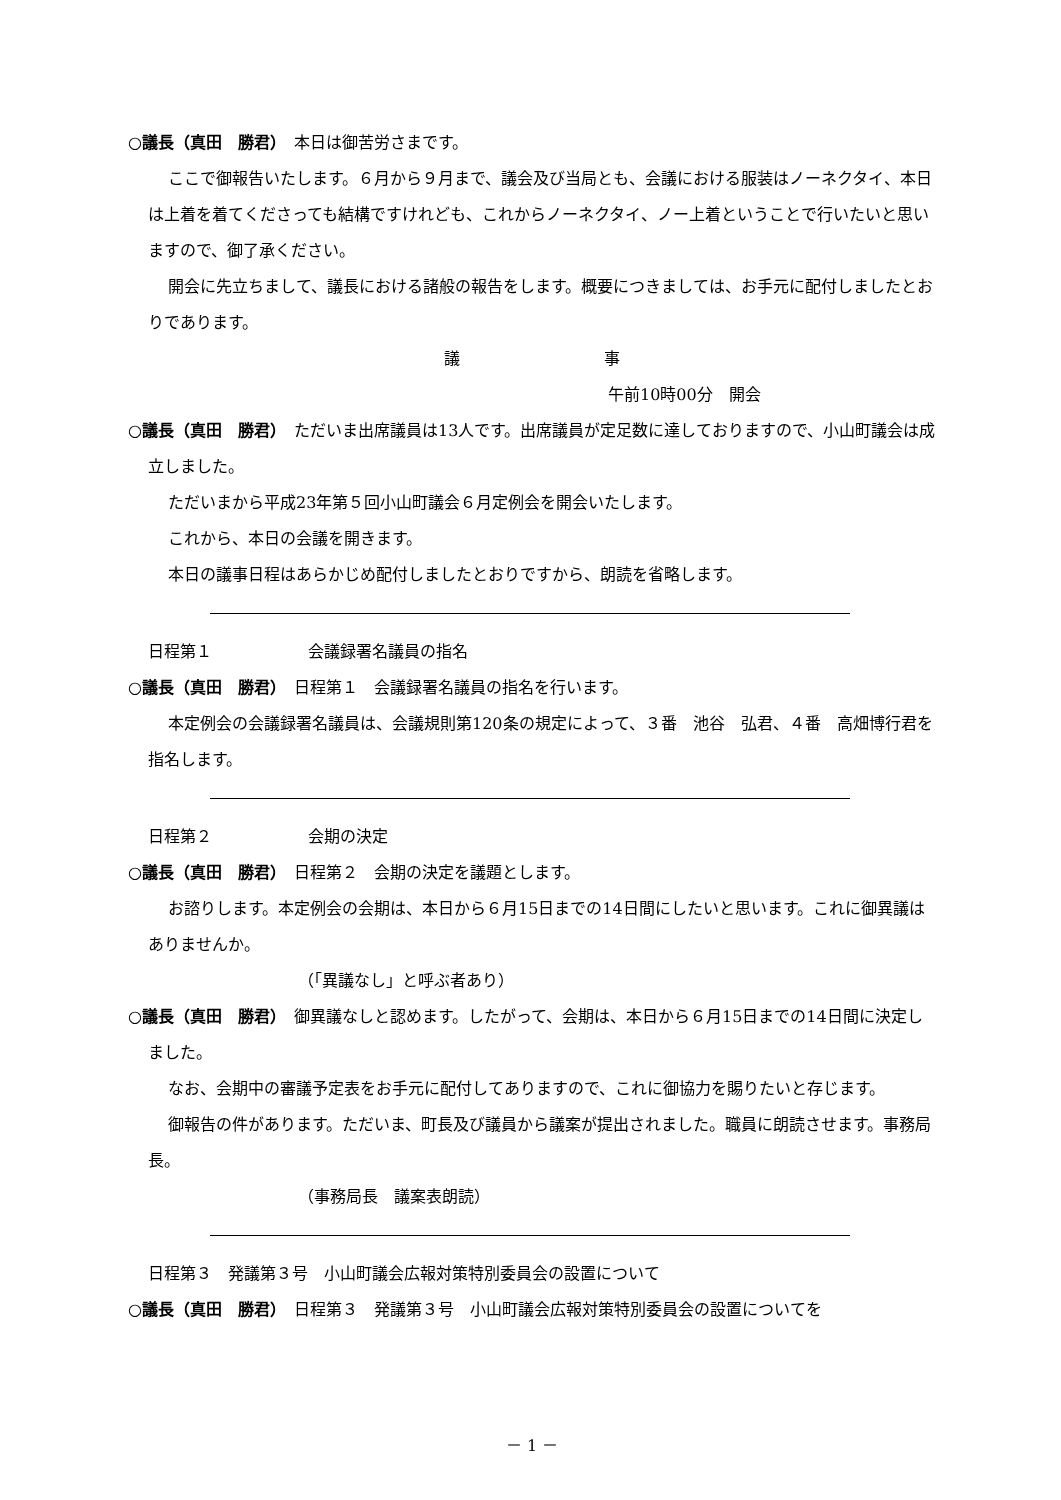○議長（真田　勝君）　本日は御苦労さまです。
ここで御報告いたします。６月から９月まで、議会及び当局とも、会議における服装はノーネクタイ、本日は上着を着てくださっても結構ですけれども、これからノーネクタイ、ノー上着ということで行いたいと思いますので、御了承ください。
開会に先立ちまして、議長における諸般の報告をします。概要につきましては、お手元に配付しましたとおりであります。
議　　　　　　　　　事
午前10時00分　開会
○議長（真田　勝君）　ただいま出席議員は13人です。出席議員が定足数に達しておりますので、小山町議会は成立しました。
ただいまから平成23年第５回小山町議会６月定例会を開会いたします。
これから、本日の会議を開きます。
本日の議事日程はあらかじめ配付しましたとおりですから、朗読を省略します。
日程第１　　　　　　会議録署名議員の指名
○議長（真田　勝君）　日程第１　会議録署名議員の指名を行います。
本定例会の会議録署名議員は、会議規則第120条の規定によって、３番　池谷　弘君、４番　高畑博行君を指名します。
日程第２　　　　　　会期の決定
○議長（真田　勝君）　日程第２　会期の決定を議題とします。
お諮りします。本定例会の会期は、本日から６月15日までの14日間にしたいと思います。これに御異議はありませんか。
（「異議なし」と呼ぶ者あり）
○議長（真田　勝君）　御異議なしと認めます。したがって、会期は、本日から６月15日までの14日間に決定しました。
なお、会期中の審議予定表をお手元に配付してありますので、これに御協力を賜りたいと存じます。
御報告の件があります。ただいま、町長及び議員から議案が提出されました。職員に朗読させます。事務局長。
（事務局長　議案表朗読）
日程第３　発議第３号　小山町議会広報対策特別委員会の設置について
○議長（真田　勝君）　日程第３　発議第３号　小山町議会広報対策特別委員会の設置についてを
－ 1 －